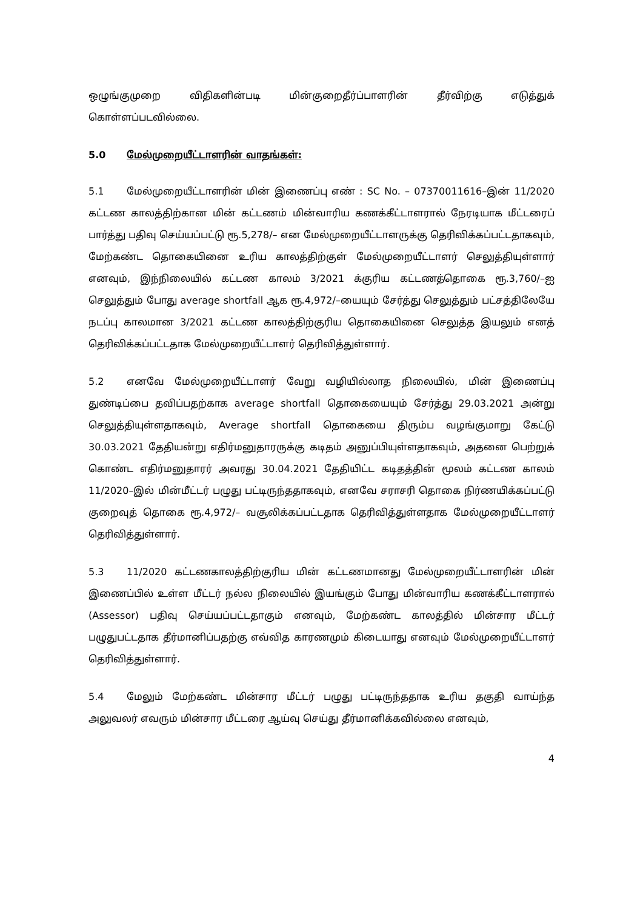ஒழுங்குமுறை விதிகளின்படி மின்குறைதீர்ப்பாளரின் தீர்விற்கு எடுத்துக் கொள்ளப்படவில்லை.
5.0 மேல்முறையீட்டாளரின் வாதங்கள்:
5.1 மேல்முறையீட்டாளரின் மின் இணைப்பு எண் : SC No. – 07370011616–இன் 11/2020 கட்டண காலத்திற்கான மின் கட்டணம் மின்வாரிய கணக்கீட்டாளரால் நேரடியாக மீட்டரைப் பார்த்து பதிவு செய்யப்பட்டு ரூ.5,278/– என மேல்முறையீட்டாளருக்கு தெரிவிக்கப்பட்டதாகவும், மேற்கண்ட தொகையினை உரிய காலத்திற்குள் மேல்முறையீட்டாளர் செலுத்தியுள்ளார் எனவும், இந்நிலையில் கட்டண காலம் 3/2021 க்குரிய கட்டணத்தொகை ரூ.3,760/–ஐ செலுத்தும் போது average shortfall ஆக ரூ.4,972/–யையும் சேர்த்து செலுத்தும் பட்சத்திலேயே நடப்பு காலமான 3/2021 கட்டண காலத்திற்குரிய தொகையினை செலுத்த இயலும் எனத் தெரிவிக்கப்பட்டதாக மேல்முறையீட்டாளர் தெரிவித்துள்ளார்.
5.2 எனவே மேல்முறையீட்டாளர் வேறு வழியில்லாத நிலையில், மின் இணைப்பு துண்டிப்பை தவிப்பதற்காக average shortfall தொகையையும் சேர்த்து 29.03.2021 அன்று செலுத்தியுள்ளதாகவும், Average shortfall தொகையை திரும்ப வழங்குமாறு கேட்டு 30.03.2021 தேதியன்று எதிர்மனுதாரருக்கு கடிதம் அனுப்பியுள்ளதாகவும், அதனை பெற்றுக் கொண்ட எதிர்மனுதாரர் அவரது 30.04.2021 தேதியிட்ட கடிதத்தின் மூலம் கட்டண காலம் 11/2020–இல் மின்மீட்டர் பழுது பட்டிருந்ததாகவும், எனவே சராசரி தொகை நிர்ணயிக்கப்பட்டு குறைவுத் தொகை ரூ.4,972/– வசூலிக்கப்பட்டதாக தெரிவித்துள்ளதாக மேல்முறையீட்டாளர் தெரிவித்துள்ளார்.
5.3 11/2020 கட்டணகாலத்திற்குரிய மின் கட்டணமானது மேல்முறையீட்டாளரின் மின் இணைப்பில் உள்ள மீட்டர் நல்ல நிலையில் இயங்கும் போது மின்வாரிய கணக்கீட்டாளரால் (Assessor) பதிவு செய்யப்பட்டதாகும் எனவும், மேற்கண்ட காலத்தில் மின்சார மீட்டர் பழுதுபட்டதாக தீர்மானிப்பதற்கு எவ்வித காரணமும் கிடையாது எனவும் மேல்முறையீட்டாளர் தெரிவித்துள்ளார்.
5.4 மேலும் மேற்கண்ட மின்சார மீட்டர் பழுது பட்டிருந்ததாக உரிய தகுதி வாய்ந்த அலுவலர் எவரும் மின்சார மீட்டரை ஆய்வு செய்து தீர்மானிக்கவில்லை எனவும்,
4